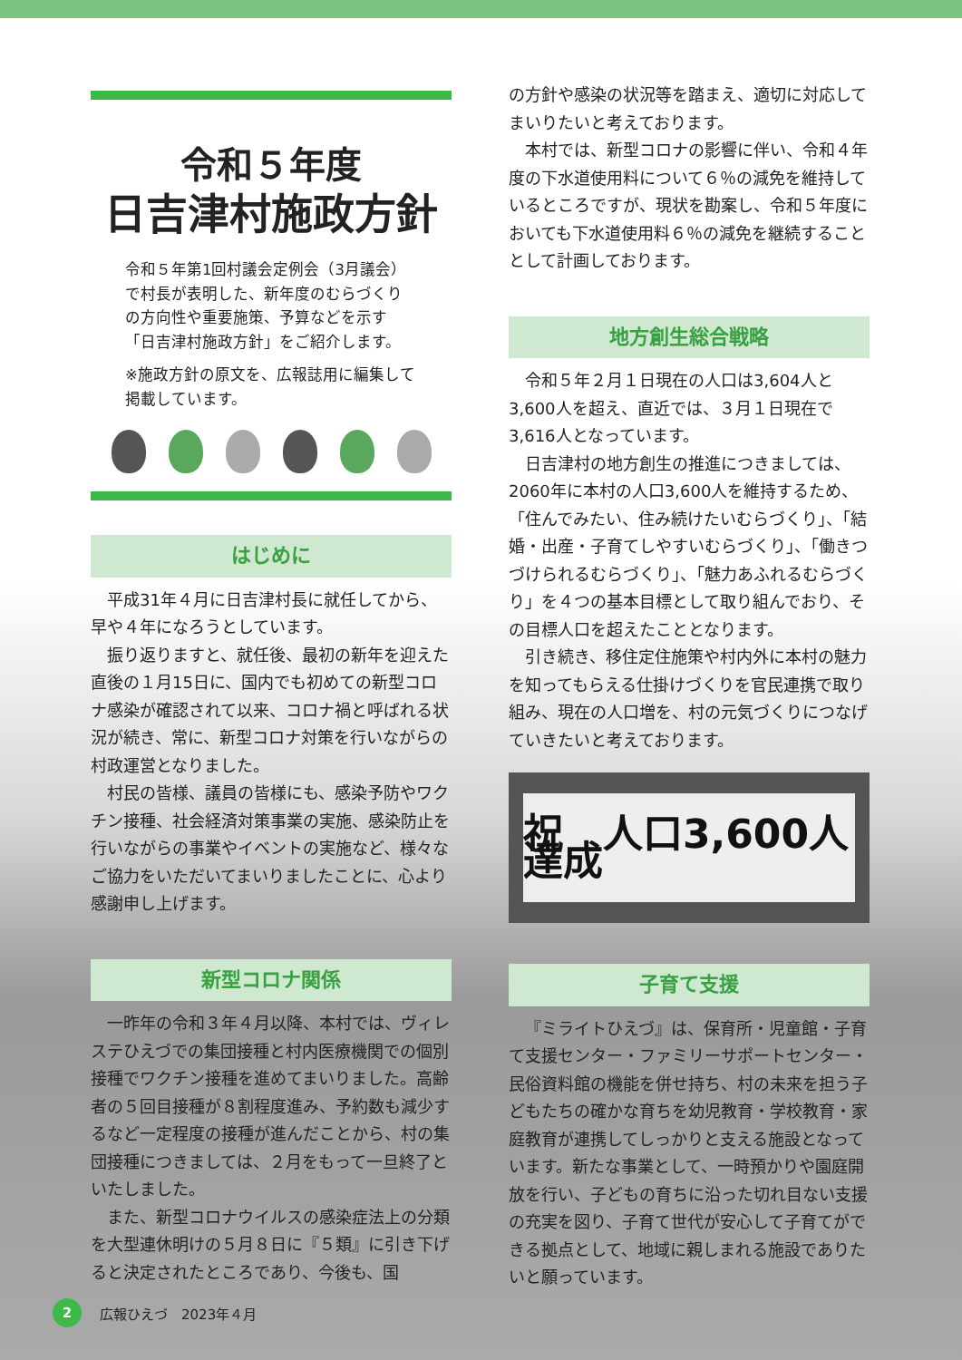令和５年度
日吉津村施政方針
令和５年第1回村議会定例会（3月議会）で村長が表明した、新年度のむらづくりの方向性や重要施策、予算などを示す「日吉津村施政方針」をご紹介します。
※施政方針の原文を、広報誌用に編集して掲載しています。
はじめに
平成31年４月に日吉津村長に就任してから、早や４年になろうとしています。
振り返りますと、就任後、最初の新年を迎えた直後の１月15日に、国内でも初めての新型コロナ感染が確認されて以来、コロナ禍と呼ばれる状況が続き、常に、新型コロナ対策を行いながらの村政運営となりました。
村民の皆様、議員の皆様にも、感染予防やワクチン接種、社会経済対策事業の実施、感染防止を行いながらの事業やイベントの実施など、様々なご協力をいただいてまいりましたことに、心より感謝申し上げます。
新型コロナ関係
一昨年の令和３年４月以降、本村では、ヴィレステひえづでの集団接種と村内医療機関での個別接種でワクチン接種を進めてまいりました。高齢者の５回目接種が８割程度進み、予約数も減少するなど一定程度の接種が進んだことから、村の集団接種につきましては、２月をもって一旦終了といたしました。
また、新型コロナウイルスの感染症法上の分類を大型連休明けの５月８日に『５類』に引き下げると決定されたところであり、今後も、国
の方針や感染の状況等を踏まえ、適切に対応してまいりたいと考えております。
本村では、新型コロナの影響に伴い、令和４年度の下水道使用料について６％の減免を維持しているところですが、現状を勘案し、令和５年度においても下水道使用料６％の減免を継続することとして計画しております。
地方創生総合戦略
令和５年２月１日現在の人口は3,604人と3,600人を超え、直近では、３月１日現在で3,616人となっています。
日吉津村の地方創生の推進につきましては、2060年に本村の人口3,600人を維持するため、「住んでみたい、住み続けたいむらづくり」、「結婚・出産・子育てしやすいむらづくり」、「働きつづけられるむらづくり」、「魅力あふれるむらづくり」を４つの基本目標として取り組んでおり、その目標人口を超えたこととなります。
引き続き、移住定住施策や村内外に本村の魅力を知ってもらえる仕掛けづくりを官民連携で取り組み、現在の人口増を、村の元気づくりにつなげていきたいと考えております。
祝　人口3,600人達成
子育て支援
『ミライトひえづ』は、保育所・児童館・子育て支援センター・ファミリーサポートセンター・民俗資料館の機能を併せ持ち、村の未来を担う子どもたちの確かな育ちを幼児教育・学校教育・家庭教育が連携してしっかりと支える施設となっています。新たな事業として、一時預かりや園庭開放を行い、子どもの育ちに沿った切れ目ない支援の充実を図り、子育て世代が安心して子育てができる拠点として、地域に親しまれる施設でありたいと願っています。
2
広報ひえづ　2023年４月